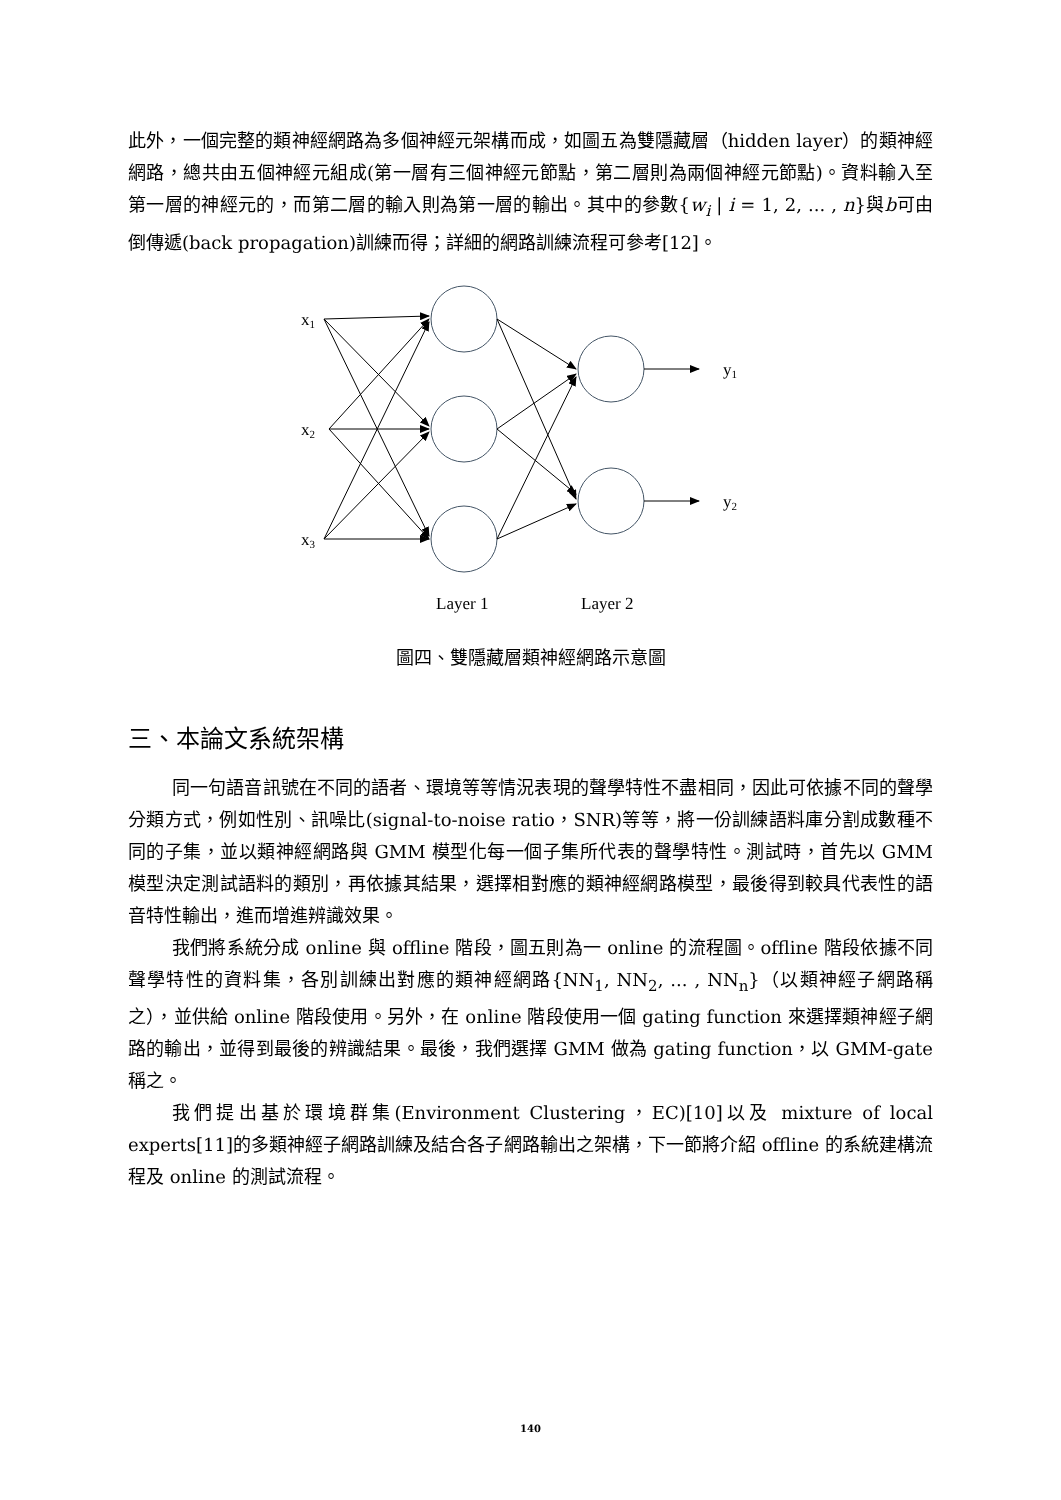此外，一個完整的類神經網路為多個神經元架構而成，如圖五為雙隱藏層（hidden layer）的類神經網路，總共由五個神經元組成(第一層有三個神經元節點，第二層則為兩個神經元節點)。資料輸入至第一層的神經元的，而第二層的輸入則為第一層的輸出。其中的參數{w<sub>i</sub> | i = 1, 2, ... , n}與b可由倒傳遞(back propagation)訓練而得；詳細的網路訓練流程可參考[12]。
x1
x2
x3
y1
y2
Layer 1
Layer 2
圖四、雙隱藏層類神經網路示意圖
三、本論文系統架構
同一句語音訊號在不同的語者、環境等等情況表現的聲學特性不盡相同，因此可依據不同的聲學分類方式，例如性別、訊噪比(signal-to-noise ratio，SNR)等等，將一份訓練語料庫分割成數種不同的子集，並以類神經網路與 GMM 模型化每一個子集所代表的聲學特性。測試時，首先以 GMM 模型決定測試語料的類別，再依據其結果，選擇相對應的類神經網路模型，最後得到較具代表性的語音特性輸出，進而增進辨識效果。
我們將系統分成 online 與 offline 階段，圖五則為一 online 的流程圖。offline 階段依據不同聲學特性的資料集，各別訓練出對應的類神經網路{NN<sub>1</sub>, NN<sub>2</sub>, ... , NN<sub>n</sub>}（以類神經子網路稱之），並供給 online 階段使用。另外，在 online 階段使用一個 gating function 來選擇類神經子網路的輸出，並得到最後的辨識結果。最後，我們選擇 GMM 做為 gating function，以 GMM-gate 稱之。
我們提出基於環境群集(Environment Clustering，EC)[10]以及 mixture of local experts[11]的多類神經子網路訓練及結合各子網路輸出之架構，下一節將介紹 offline 的系統建構流程及 online 的測試流程。
140